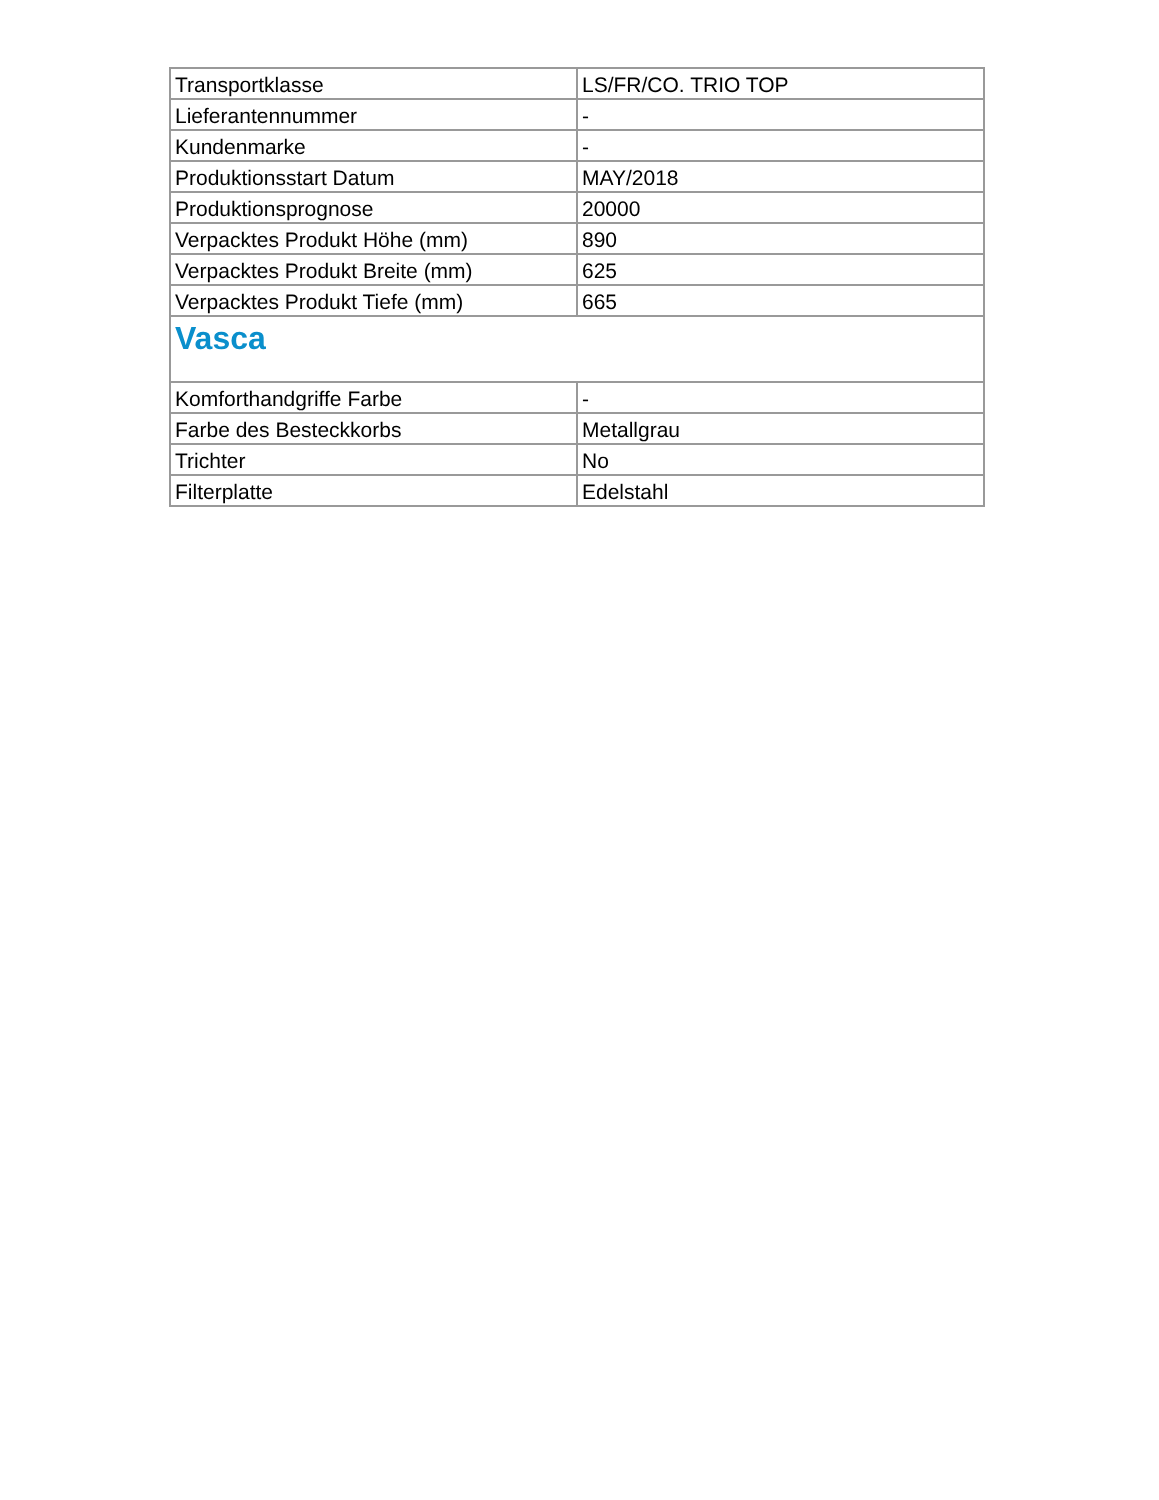| Transportklasse | LS/FR/CO. TRIO TOP |
| Lieferantennummer | - |
| Kundenmarke | - |
| Produktionsstart Datum | MAY/2018 |
| Produktionsprognose | 20000 |
| Verpacktes Produkt Höhe (mm) | 890 |
| Verpacktes Produkt Breite (mm) | 625 |
| Verpacktes Produkt Tiefe (mm) | 665 |
| Vasca | |
| Komforthandgriffe Farbe | - |
| Farbe des Besteckkorbs | Metallgrau |
| Trichter | No |
| Filterplatte | Edelstahl |